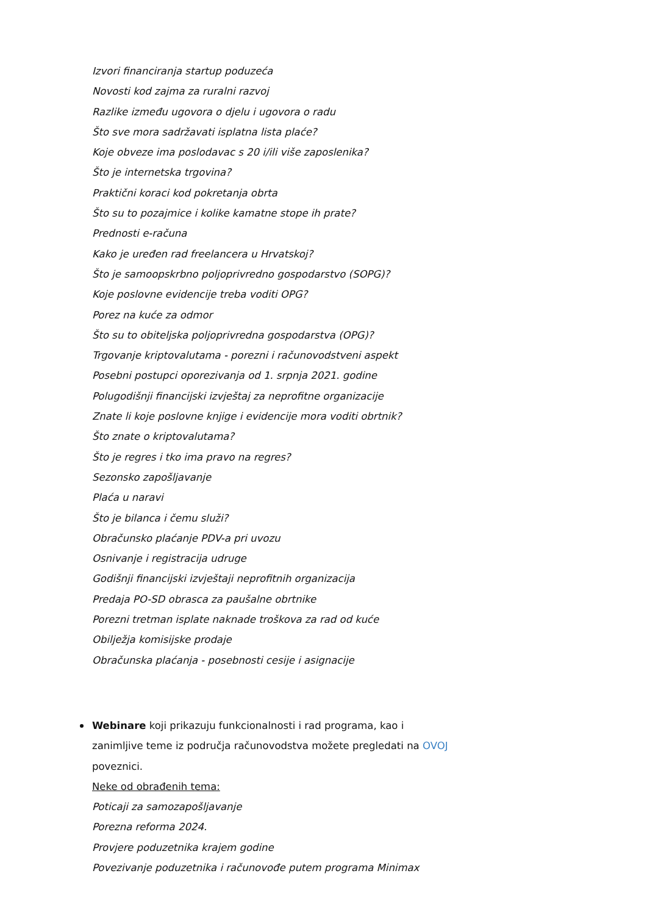Izvori financiranja startup poduzeća
Novosti kod zajma za ruralni razvoj
Razlike između ugovora o djelu i ugovora o radu
Što sve mora sadržavati isplatna lista plaće?
Koje obveze ima poslodavac s 20 i/ili više zaposlenika?
Što je internetska trgovina?
Praktični koraci kod pokretanja obrta
Što su to pozajmice i kolike kamatne stope ih prate?
Prednosti e-računa
Kako je uređen rad freelancera u Hrvatskoj?
Što je samoopskrbno poljoprivredno gospodarstvo (SOPG)?
Koje poslovne evidencije treba voditi OPG?
Porez na kuće za odmor
Što su to obiteljska poljoprivredna gospodarstva (OPG)?
Trgovanje kriptovalutama - porezni i računovodstveni aspekt
Posebni postupci oporezivanja od 1. srpnja 2021. godine
Polugodišnji financijski izvještaj za neprofitne organizacije
Znate li koje poslovne knjige i evidencije mora voditi obrtnik?
Što znate o kriptovalutama?
Što je regres i tko ima pravo na regres?
Sezonsko zapošljavanje
Plaća u naravi
Što je bilanca i čemu služi?
Obračunsko plaćanje PDV-a pri uvozu
Osnivanje i registracija udruge
Godišnji financijski izvještaji neprofitnih organizacija
Predaja PO-SD obrasca za paušalne obrtnike
Porezni tretman isplate naknade troškova za rad od kuće
Obilježja komisijske prodaje
Obračunska plaćanja - posebnosti cesije i asignacije
Webinare koji prikazuju funkcionalnosti i rad programa, kao i zanimljive teme iz područja računovodstva možete pregledati na OVOJ poveznici.
Neke od obrađenih tema:
Poticaji za samozapošljavanje
Porezna reforma 2024.
Provjere poduzetnika krajem godine
Povezivanje poduzetnika i računovođe putem programa Minimax